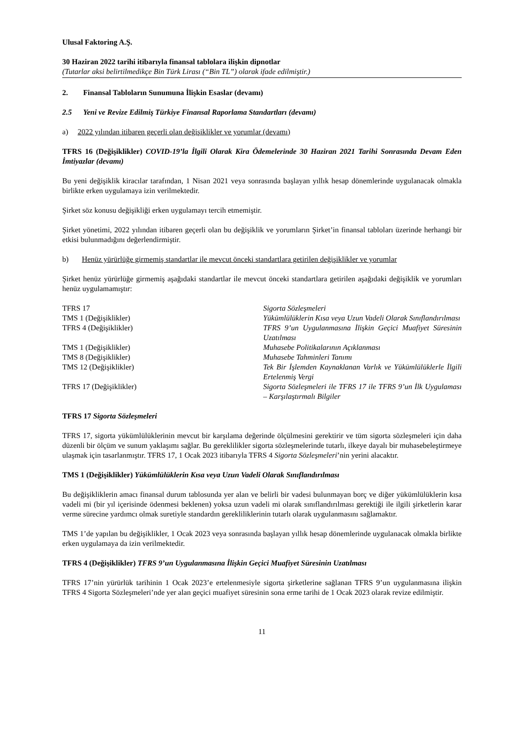Ulusal Faktoring A.Ş.
30 Haziran 2022 tarihi itibarıyla finansal tablolara ilişkin dipnotlar
(Tutarlar aksi belirtilmedikçe Bin Türk Lirası (“Bin TL”) olarak ifade edilmiştir.)
2. Finansal Tabloların Sunumuna İlişkin Esaslar (devamı)
2.5 Yeni ve Revize Edilmiş Türkiye Finansal Raporlama Standartları (devamı)
a) 2022 yılından itibaren geçerli olan değişiklikler ve yorumlar (devamı)
TFRS 16 (Değişiklikler) COVID-19’la İlgili Olarak Kira Ödemelerinde 30 Haziran 2021 Tarihi Sonrasında Devam Eden İmtiyazlar (devamı)
Bu yeni değişiklik kiracılar tarafından, 1 Nisan 2021 veya sonrasında başlayan yıllık hesap dönemlerinde uygulanacak olmakla birlikte erken uygulamaya izin verilmektedir.
Şirket söz konusu değişikliği erken uygulamayı tercih etmemiştir.
Şirket yönetimi, 2022 yılından itibaren geçerli olan bu değişiklik ve yorumların Şirket’in finansal tabloları üzerinde herhangi bir etkisi bulunmadığını değerlendirmiştir.
b) Henüz yürürlüğe girmemiş standartlar ile mevcut önceki standartlara getirilen değişiklikler ve yorumlar
Şirket henüz yürürlüğe girmemiş aşağıdaki standartlar ile mevcut önceki standartlara getirilen aşağıdaki değişiklik ve yorumları henüz uygulamamıştır:
| TFRS 17 | Sigorta Sözleşmeleri |
| TMS 1 (Değişiklikler) | Yükümlülüklerin Kısa veya Uzun Vadeli Olarak Sınıflandırılması |
| TFRS 4 (Değişiklikler) | TFRS 9’un Uygulanmasına İlişkin Geçici Muafiyet Süresinin Uzatılması |
| TMS 1 (Değişiklikler) | Muhasebe Politikalarının Açıklanması |
| TMS 8 (Değişiklikler) | Muhasebe Tahminleri Tanımı |
| TMS 12 (Değişiklikler) | Tek Bir İşlemden Kaynaklanan Varlık ve Yükümlülüklerle İlgili Ertelenmiş Vergi |
| TFRS 17 (Değişiklikler) | Sigorta Sözleşmeleri ile TFRS 17 ile TFRS 9’un İlk Uygulaması – Karşılaştırmalı Bilgiler |
TFRS 17 Sigorta Sözleşmeleri
TFRS 17, sigorta yükümlülüklerinin mevcut bir karşılama değerinde ölçülmesini gerektirir ve tüm sigorta sözleşmeleri için daha düzenli bir ölçüm ve sunum yaklaşımı sağlar. Bu gereklilikler sigorta sözleşmelerinde tutarlı, ilkeye dayalı bir muhasebeleştirmeye ulaşmak için tasarlanmıştır. TFRS 17, 1 Ocak 2023 itibarıyla TFRS 4 Sigorta Sözleşmeleri’nin yerini alacaktır.
TMS 1 (Değişiklikler) Yükümlülüklerin Kısa veya Uzun Vadeli Olarak Sınıflandırılması
Bu değişikliklerin amacı finansal durum tablosunda yer alan ve belirli bir vadesi bulunmayan borç ve diğer yükümlülüklerin kısa vadeli mi (bir yıl içerisinde ödenmesi beklenen) yoksa uzun vadeli mi olarak sınıflandırılması gerektiği ile ilgili şirketlerin karar verme sürecine yardımcı olmak suretiyle standardın gerekliliklerinin tutarlı olarak uygulanmasını sağlamaktır.
TMS 1’de yapılan bu değişiklikler, 1 Ocak 2023 veya sonrasında başlayan yıllık hesap dönemlerinde uygulanacak olmakla birlikte erken uygulamaya da izin verilmektedir.
TFRS 4 (Değişiklikler) TFRS 9’un Uygulanmasına İlişkin Geçici Muafiyet Süresinin Uzatılması
TFRS 17’nin yürürlük tarihinin 1 Ocak 2023’e ertelenmesiyle sigorta şirketlerine sağlanan TFRS 9’un uygulanmasına ilişkin TFRS 4 Sigorta Sözleşmeleri’nde yer alan geçici muafiyet süresinin sona erme tarihi de 1 Ocak 2023 olarak revize edilmiştir.
11